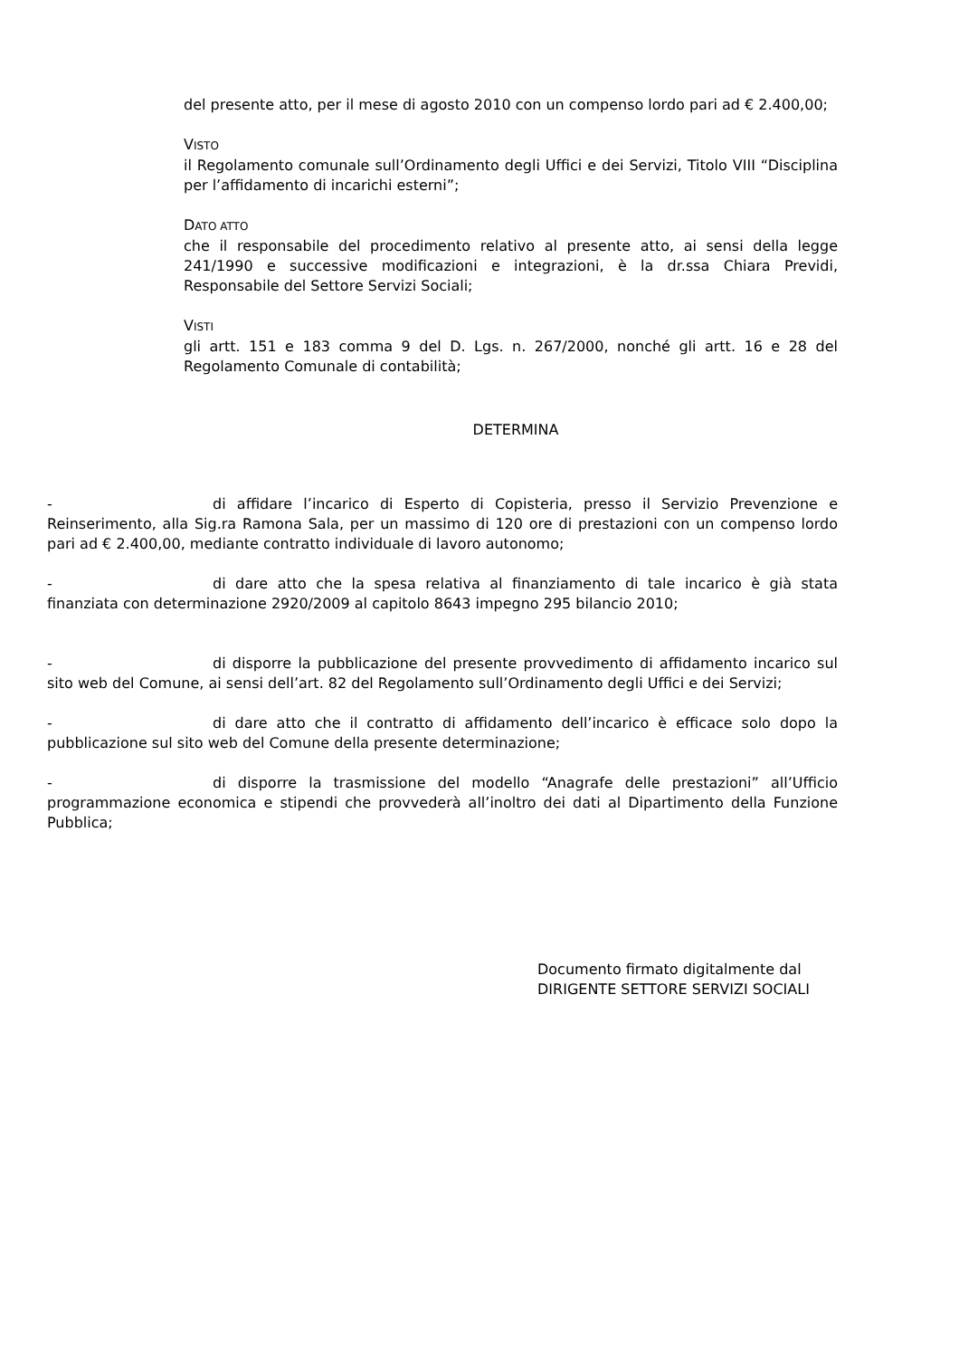del presente atto, per il mese di agosto 2010 con un compenso lordo pari ad € 2.400,00;
VISTO
il Regolamento comunale sull’Ordinamento degli Uffici e dei Servizi, Titolo VIII “Disciplina per l’affidamento di incarichi esterni”;
DATO ATTO
che il responsabile del procedimento relativo al presente atto, ai sensi della legge 241/1990 e successive modificazioni e integrazioni, è la dr.ssa Chiara Previdi, Responsabile del Settore Servizi Sociali;
VISTI
gli artt. 151 e 183 comma 9 del D. Lgs. n. 267/2000, nonché gli artt. 16 e 28 del Regolamento Comunale di contabilità;
DETERMINA
- di affidare l’incarico di Esperto di Copisteria, presso il Servizio Prevenzione e Reinserimento, alla Sig.ra Ramona Sala, per un massimo di 120 ore di prestazioni con un compenso lordo pari ad € 2.400,00, mediante contratto individuale di lavoro autonomo;
- di dare atto che la spesa relativa al finanziamento di tale incarico è già stata finanziata con determinazione 2920/2009 al capitolo 8643 impegno 295 bilancio 2010;
- di disporre la pubblicazione del presente provvedimento di affidamento incarico sul sito web del Comune, ai sensi dell’art. 82 del Regolamento sull’Ordinamento degli Uffici e dei Servizi;
- di dare atto che il contratto di affidamento dell’incarico è efficace solo dopo la pubblicazione sul sito web del Comune della presente determinazione;
- di disporre la trasmissione del modello “Anagrafe delle prestazioni” all’Ufficio programmazione economica e stipendi che provvederà all’inoltro dei dati al Dipartimento della Funzione Pubblica;
Documento firmato digitalmente dal
DIRIGENTE SETTORE SERVIZI SOCIALI